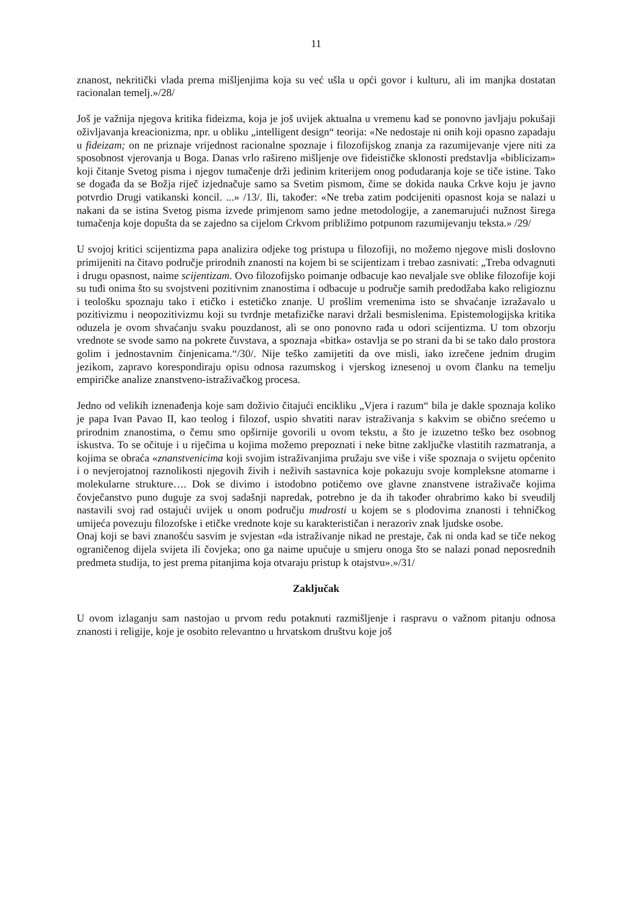11
znanost, nekritički vlada prema mišljenjima koja su već ušla u opći govor i kulturu, ali im manjka dostatan racionalan temelj.»/28/
Još je važnija njegova kritika fideizma, koja je još uvijek aktualna u vremenu kad se ponovno javljaju pokušaji oživljavanja kreacionizma, npr. u obliku „intelligent design“ teorija: «Ne nedostaje ni onih koji opasno zapadaju u fideizam; on ne priznaje vrijednost racionalne spoznaje i filozofijskog znanja za razumijevanje vjere niti za sposobnost vjerovanja u Boga. Danas vrlo rašireno mišljenje ove fideističke sklonosti predstavlja «biblicizam» koji čitanje Svetog pisma i njegov tumačenje drži jedinim kriterijem onog podudaranja koje se tiče istine. Tako se događa da se Božja riječ izjednačuje samo sa Svetim pismom, čime se dokida nauka Crkve koju je javno potvrdio Drugi vatikanski koncil. ...» /13/. Ili, također: «Ne treba zatim podcijeniti opasnost koja se nalazi u nakani da se istina Svetog pisma izvede primjenom samo jedne metodologije, a zanemarujući nužnost širega tumačenja koje dopušta da se zajedno sa cijelom Crkvom približimo potpunom razumijevanju teksta.» /29/
U svojoj kritici scijentizma papa analizira odjeke tog pristupa u filozofiji, no možemo njegove misli doslovno primijeniti na čitavo područje prirodnih znanosti na kojem bi se scijentizam i trebao zasnivati: „Treba odvagnuti i drugu opasnost, naime scijentizam. Ovo filozofijsko poimanje odbacuje kao nevaljale sve oblike filozofije koji su tuđi onima što su svojstveni pozitivnim znanostima i odbacuje u područje samih predodžaba kako religioznu i teološku spoznaju tako i etičko i estetičko znanje. U prošlim vremenima isto se shvaćanje izražavalo u pozitivizmu i neopozitivizmu koji su tvrdnje metafizičke naravi držali besmislenima. Epistemologijska kritika oduzela je ovom shvaćanju svaku pouzdanost, ali se ono ponovno rađa u odori scijentizma. U tom obzorju vrednote se svode samo na pokrete čuvstava, a spoznaja «bitka» ostavlja se po strani da bi se tako dalo prostora golim i jednostavnim činjenicama.“/30/. Nije teško zamijetiti da ove misli, iako izrečene jednim drugim jezikom, zapravo korespondiraju opisu odnosa razumskog i vjerskog iznesenoj u ovom članku na temelju empiričke analize znanstveno-istraživačkog procesa.
Jedno od velikih iznenađenja koje sam doživio čitajući encikliku „Vjera i razum“ bila je dakle spoznaja koliko je papa Ivan Pavao II, kao teolog i filozof, uspio shvatiti narav istraživanja s kakvim se obično srećemo u prirodnim znanostima, o čemu smo opširnije govorili u ovom tekstu, a što je izuzetno teško bez osobnog iskustva. To se očituje i u riječima u kojima možemo prepoznati i neke bitne zaključke vlastitih razmatranja, a kojima se obraća «znanstvenicima koji svojim istraživanjima pružaju sve više i više spoznaja o svijetu općenito i o nevjerojatnoj raznolikosti njegovih živih i neživih sastavnica koje pokazuju svoje kompleksne atomarne i molekularne strukture…. Dok se divimo i istodobno potičemo ove glavne znanstvene istraživače kojima čovječanstvo puno duguje za svoj sadašnji napredak, potrebno je da ih također ohrabrimo kako bi sveudilj nastavili svoj rad ostajući uvijek u onom području mudrosti u kojem se s plodovima znanosti i tehničkog umijeća povezuju filozofske i etičke vrednote koje su karakterističan i nerazoriv znak ljudske osobe.
Onaj koji se bavi znanošću sasvim je svjestan «da istraživanje nikad ne prestaje, čak ni onda kad se tiče nekog ograničenog dijela svijeta ili čovjeka; ono ga naime upućuje u smjeru onoga što se nalazi ponad neposrednih predmeta studija, to jest prema pitanjima koja otvaraju pristup k otajstvu».»/31/
Zaključak
U ovom izlaganju sam nastojao u prvom redu potaknuti razmišljenje i raspravu o važnom pitanju odnosa znanosti i religije, koje je osobito relevantno u hrvatskom društvu koje još